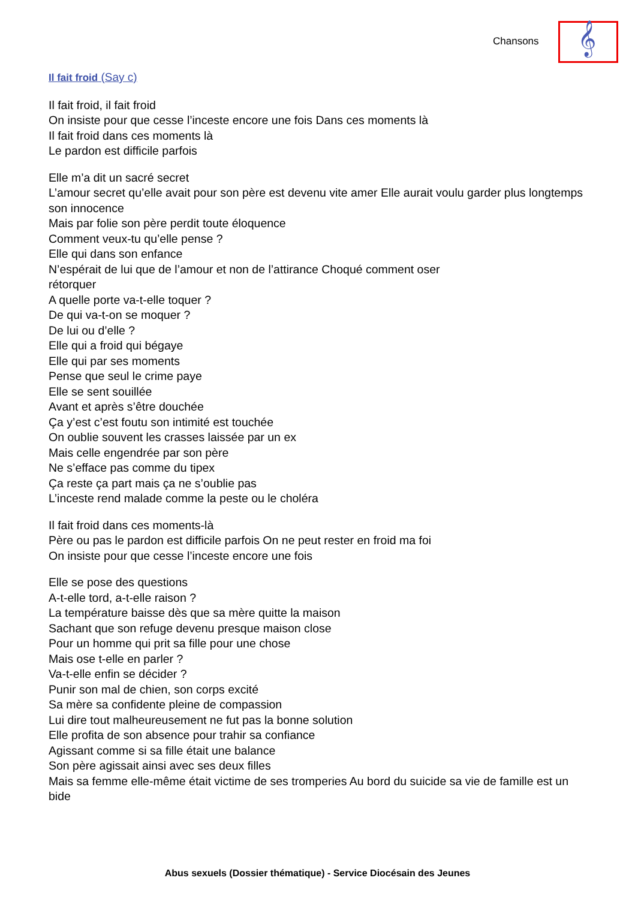Chansons 𝄞
Il fait froid (Say c)
Il fait froid, il fait froid
On insiste pour que cesse l’inceste encore une fois Dans ces moments là
Il fait froid dans ces moments là
Le pardon est difficile parfois
Elle m’a dit un sacré secret
L’amour secret qu’elle avait pour son père est devenu vite amer Elle aurait voulu garder plus longtemps son innocence
Mais par folie son père perdit toute éloquence
Comment veux-tu qu’elle pense ?
Elle qui dans son enfance
N’espérait de lui que de l’amour et non de l’attirance Choqué comment oser
rétorquer
A quelle porte va-t-elle toquer ?
De qui va-t-on se moquer ?
De lui ou d’elle ?
Elle qui a froid qui bégaye
Elle qui par ses moments
Pense que seul le crime paye
Elle se sent souillée
Avant et après s’être douchée
Ça y’est c’est foutu son intimité est touchée
On oublie souvent les crasses laissée par un ex
Mais celle engendrée par son père
Ne s’efface pas comme du tipex
Ça reste ça part mais ça ne s’oublie pas
L’inceste rend malade comme la peste ou le choléra
Il fait froid dans ces moments-là
Père ou pas le pardon est difficile parfois On ne peut rester en froid ma foi
On insiste pour que cesse l’inceste encore une fois
Elle se pose des questions
A-t-elle tord, a-t-elle raison ?
La température baisse dès que sa mère quitte la maison
Sachant que son refuge devenu presque maison close
Pour un homme qui prit sa fille pour une chose
Mais ose t-elle en parler ?
Va-t-elle enfin se décider ?
Punir son mal de chien, son corps excité
Sa mère sa confidente pleine de compassion
Lui dire tout malheureusement ne fut pas la bonne solution
Elle profita de son absence pour trahir sa confiance
Agissant comme si sa fille était une balance
Son père agissait ainsi avec ses deux filles
Mais sa femme elle-même était victime de ses tromperies Au bord du suicide sa vie de famille est un bide
Abus sexuels (Dossier thématique) - Service Diocésain des Jeunes